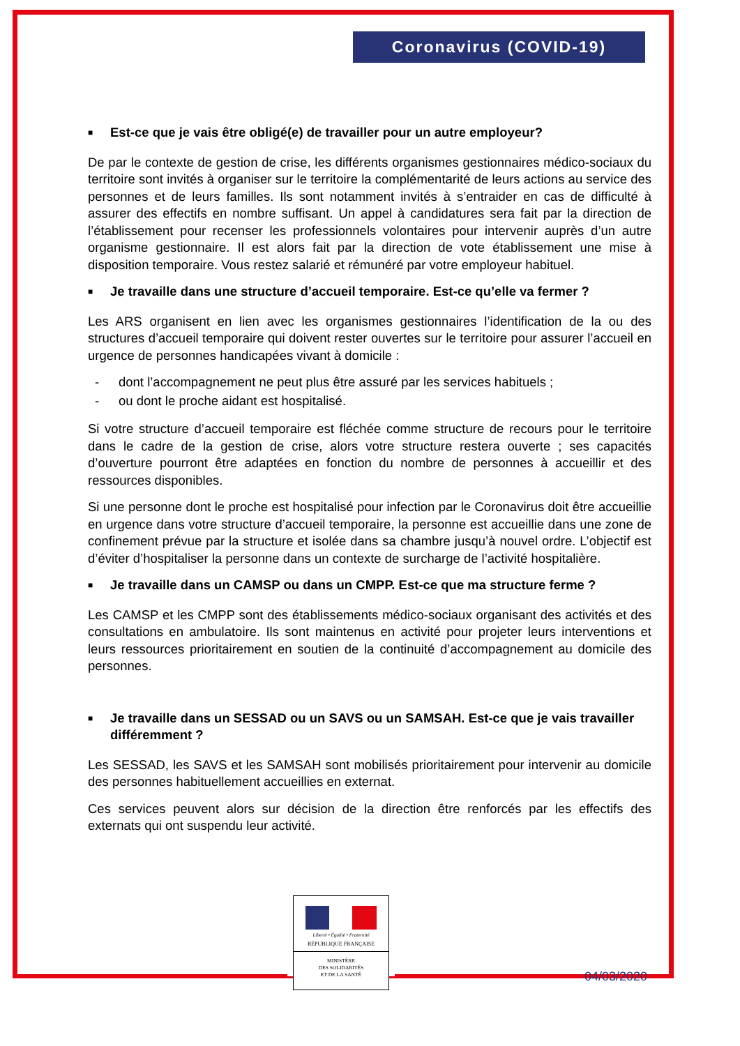Coronavirus (COVID-19)
■ Est-ce que je vais être obligé(e) de travailler pour un autre employeur?
De par le contexte de gestion de crise, les différents organismes gestionnaires médico-sociaux du territoire sont invités à organiser sur le territoire la complémentarité de leurs actions au service des personnes et de leurs familles. Ils sont notamment invités à s’entraider en cas de difficulté à assurer des effectifs en nombre suffisant. Un appel à candidatures sera fait par la direction de l’établissement pour recenser les professionnels volontaires pour intervenir auprès d’un autre organisme gestionnaire. Il est alors fait par la direction de vote établissement une mise à disposition temporaire. Vous restez salarié et rémunéré par votre employeur habituel.
■ Je travaille dans une structure d’accueil temporaire. Est-ce qu’elle va fermer ?
Les ARS organisent en lien avec les organismes gestionnaires l’identification de la ou des structures d’accueil temporaire qui doivent rester ouvertes sur le territoire pour assurer l’accueil en urgence de personnes handicapées vivant à domicile :
- dont l’accompagnement ne peut plus être assuré par les services habituels ;
- ou dont le proche aidant est hospitalisé.
Si votre structure d’accueil temporaire est fléchée comme structure de recours pour le territoire dans le cadre de la gestion de crise, alors votre structure restera ouverte ; ses capacités d’ouverture pourront être adaptées en fonction du nombre de personnes à accueillir et des ressources disponibles.
Si une personne dont le proche est hospitalisé pour infection par le Coronavirus doit être accueillie en urgence dans votre structure d’accueil temporaire, la personne est accueillie dans une zone de confinement prévue par la structure et isolée dans sa chambre jusqu’à nouvel ordre. L’objectif est d’éviter d’hospitaliser la personne dans un contexte de surcharge de l’activité hospitalière.
■ Je travaille dans un CAMSP ou dans un CMPP. Est-ce que ma structure ferme ?
Les CAMSP et les CMPP sont des établissements médico-sociaux organisant des activités et des consultations en ambulatoire. Ils sont maintenus en activité pour projeter leurs interventions et leurs ressources prioritairement en soutien de la continuité d’accompagnement au domicile des personnes.
■ Je travaille dans un SESSAD ou un SAVS ou un SAMSAH. Est-ce que je vais travailler différemment ?
Les SESSAD, les SAVS et les SAMSAH sont mobilisés prioritairement pour intervenir au domicile des personnes habituellement accueillies en externat.
Ces services peuvent alors sur décision de la direction être renforcés par les effectifs des externats qui ont suspendu leur activité.
Liberté • Égalité • Fraternité
RÉPUBLIQUE FRANÇAISE
MINISTÈRE
DES SOLIDARITÉS
ET DE LA SANTÉ
04/03/2020